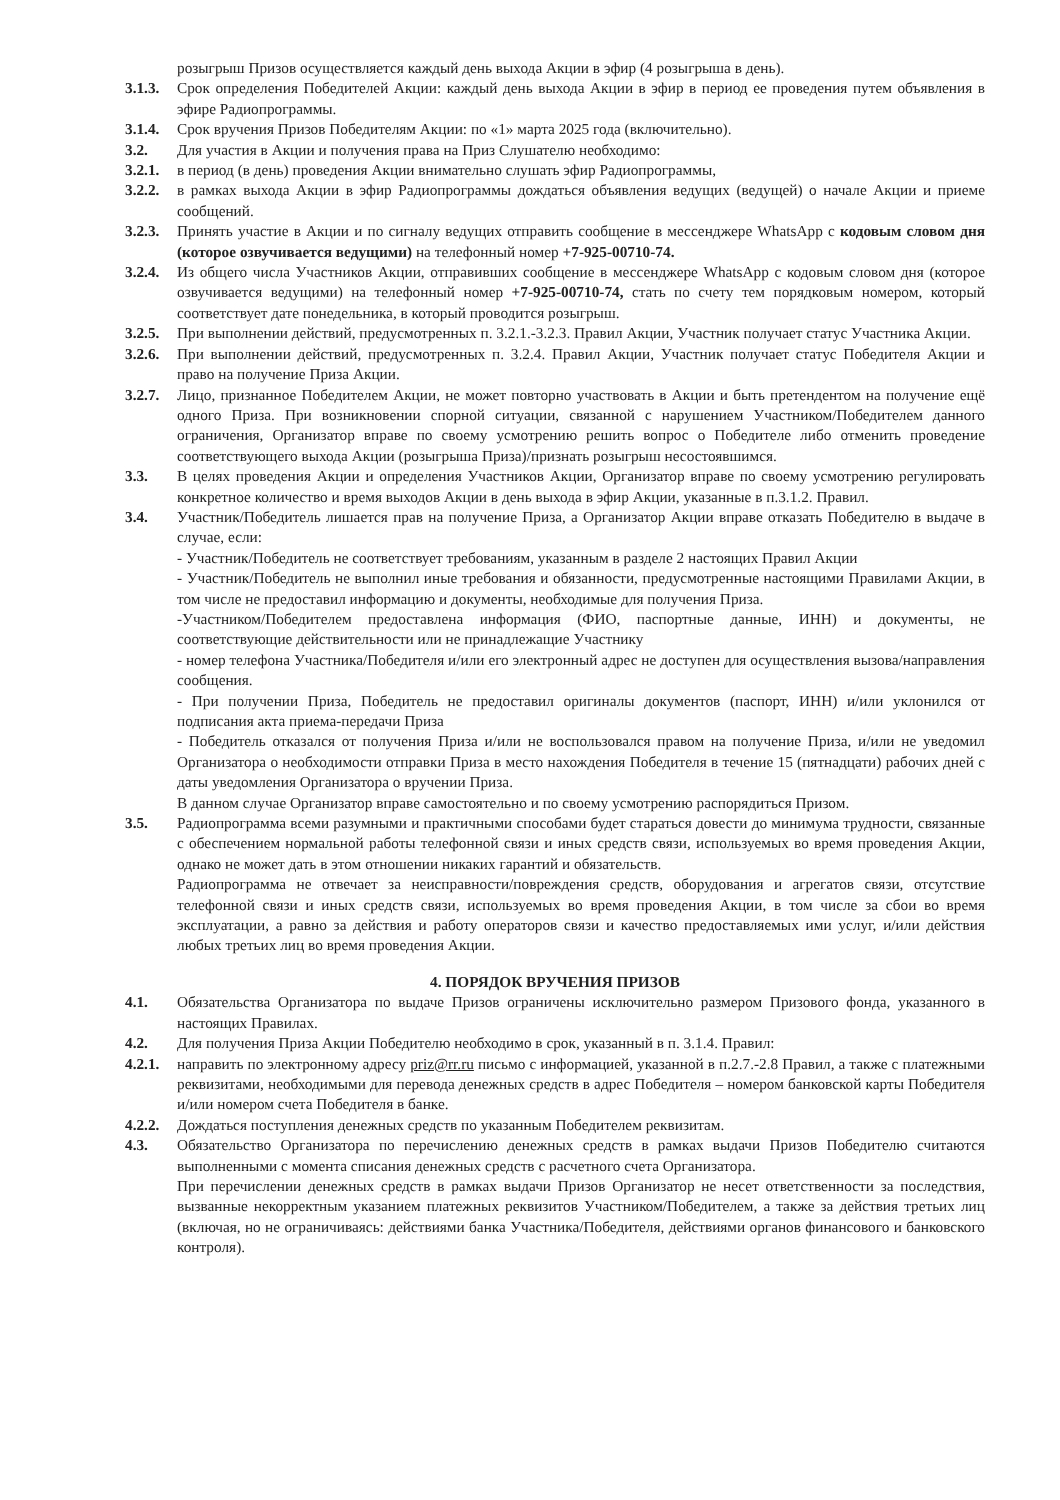розыгрыш Призов осуществляется каждый день выхода Акции в эфир (4 розыгрыша в день).
3.1.3.
Срок определения Победителей Акции: каждый день выхода Акции в эфир в период ее проведения путем объявления в эфире Радиопрограммы.
3.1.4.
Срок вручения Призов Победителям Акции: по «1» марта 2025 года (включительно).
3.2. Для участия в Акции и получения права на Приз Слушателю необходимо:
3.2.1.
в период (в день) проведения Акции внимательно слушать эфир Радиопрограммы,
3.2.2.
в рамках выхода Акции в эфир Радиопрограммы дождаться объявления ведущих (ведущей) о начале Акции и приеме сообщений.
3.2.3.
Принять участие в Акции и по сигналу ведущих отправить сообщение в мессенджере WhatsApp с кодовым словом дня (которое озвучивается ведущими) на телефонный номер +7-925-00710-74.
3.2.4.
Из общего числа Участников Акции, отправивших сообщение в мессенджере WhatsApp с кодовым словом дня (которое озвучивается ведущими) на телефонный номер +7-925-00710-74, стать по счету тем порядковым номером, который соответствует дате понедельника, в который проводится розыгрыш.
3.2.5.
При выполнении действий, предусмотренных п. 3.2.1.-3.2.3. Правил Акции, Участник получает статус Участника Акции.
3.2.6.
При выполнении действий, предусмотренных п. 3.2.4. Правил Акции, Участник получает статус Победителя Акции и право на получение Приза Акции.
3.2.7.
Лицо, признанное Победителем Акции, не может повторно участвовать в Акции и быть претендентом на получение ещё одного Приза. При возникновении спорной ситуации, связанной с нарушением Участником/Победителем данного ограничения, Организатор вправе по своему усмотрению решить вопрос о Победителе либо отменить проведение соответствующего выхода Акции (розыгрыша Приза)/признать розыгрыш несостоявшимся.
3.3. В целях проведения Акции и определения Участников Акции, Организатор вправе по своему усмотрению регулировать конкретное количество и время выходов Акции в день выхода в эфир Акции, указанные в п.3.1.2. Правил.
3.4. Участник/Победитель лишается прав на получение Приза, а Организатор Акции вправе отказать Победителю в выдаче в случае, если:
- Участник/Победитель не соответствует требованиям, указанным в разделе 2 настоящих Правил Акции
- Участник/Победитель не выполнил иные требования и обязанности, предусмотренные настоящими Правилами Акции, в том числе не предоставил информацию и документы, необходимые для получения Приза.
-Участником/Победителем предоставлена информация (ФИО, паспортные данные, ИНН) и документы, не соответствующие действительности или не принадлежащие Участнику
- номер телефона Участника/Победителя и/или его электронный адрес не доступен для осуществления вызова/направления сообщения.
- При получении Приза, Победитель не предоставил оригиналы документов (паспорт, ИНН) и/или уклонился от подписания акта приема-передачи Приза
- Победитель отказался от получения Приза и/или не воспользовался правом на получение Приза, и/или не уведомил Организатора о необходимости отправки Приза в место нахождения Победителя в течение 15 (пятнадцати) рабочих дней с даты уведомления Организатора о вручении Приза.
В данном случае Организатор вправе самостоятельно и по своему усмотрению распорядиться Призом.
3.5. Радиопрограмма всеми разумными и практичными способами будет стараться довести до минимума трудности, связанные с обеспечением нормальной работы телефонной связи и иных средств связи, используемых во время проведения Акции, однако не может дать в этом отношении никаких гарантий и обязательств.
Радиопрограмма не отвечает за неисправности/повреждения средств, оборудования и агрегатов связи, отсутствие телефонной связи и иных средств связи, используемых во время проведения Акции, в том числе за сбои во время эксплуатации, а равно за действия и работу операторов связи и качество предоставляемых ими услуг, и/или действия любых третьих лиц во время проведения Акции.
4. ПОРЯДОК ВРУЧЕНИЯ ПРИЗОВ
4.1. Обязательства Организатора по выдаче Призов ограничены исключительно размером Призового фонда, указанного в настоящих Правилах.
4.2. Для получения Приза Акции Победителю необходимо в срок, указанный в п. 3.1.4. Правил:
4.2.1.
направить по электронному адресу priz@rr.ru письмо с информацией, указанной в п.2.7.-2.8 Правил, а также с платежными реквизитами, необходимыми для перевода денежных средств в адрес Победителя – номером банковской карты Победителя и/или номером счета Победителя в банке.
4.2.2.
Дождаться поступления денежных средств по указанным Победителем реквизитам.
4.3. Обязательство Организатора по перечислению денежных средств в рамках выдачи Призов Победителю считаются выполненными с момента списания денежных средств с расчетного счета Организатора.
При перечислении денежных средств в рамках выдачи Призов Организатор не несет ответственности за последствия, вызванные некорректным указанием платежных реквизитов Участником/Победителем, а также за действия третьих лиц (включая, но не ограничиваясь: действиями банка Участника/Победителя, действиями органов финансового и банковского контроля).